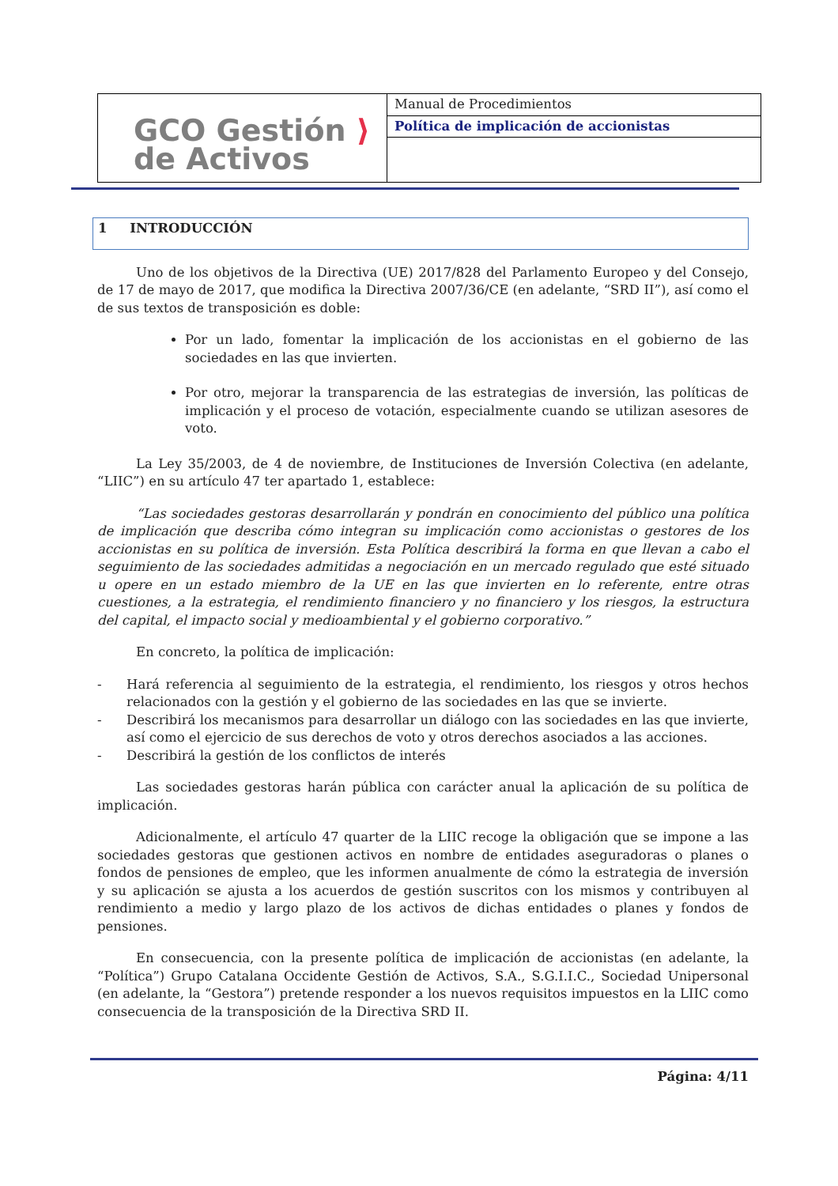| GCO Gestión ⟩ de Activos | Manual de Procedimientos |
| | Política de implicación de accionistas |
1 INTRODUCCIÓN
Uno de los objetivos de la Directiva (UE) 2017/828 del Parlamento Europeo y del Consejo, de 17 de mayo de 2017, que modifica la Directiva 2007/36/CE (en adelante, “SRD II”), así como el de sus textos de transposición es doble:
Por un lado, fomentar la implicación de los accionistas en el gobierno de las sociedades en las que invierten.
Por otro, mejorar la transparencia de las estrategias de inversión, las políticas de implicación y el proceso de votación, especialmente cuando se utilizan asesores de voto.
La Ley 35/2003, de 4 de noviembre, de Instituciones de Inversión Colectiva (en adelante, “LIIC”) en su artículo 47 ter apartado 1, establece:
“Las sociedades gestoras desarrollarán y pondrán en conocimiento del público una política de implicación que describa cómo integran su implicación como accionistas o gestores de los accionistas en su política de inversión. Esta Política describirá la forma en que llevan a cabo el seguimiento de las sociedades admitidas a negociación en un mercado regulado que esté situado u opere en un estado miembro de la UE en las que invierten en lo referente, entre otras cuestiones, a la estrategia, el rendimiento financiero y no financiero y los riesgos, la estructura del capital, el impacto social y medioambiental y el gobierno corporativo.”
En concreto, la política de implicación:
- Hará referencia al seguimiento de la estrategia, el rendimiento, los riesgos y otros hechos relacionados con la gestión y el gobierno de las sociedades en las que se invierte.
- Describirá los mecanismos para desarrollar un diálogo con las sociedades en las que invierte, así como el ejercicio de sus derechos de voto y otros derechos asociados a las acciones.
- Describirá la gestión de los conflictos de interés
Las sociedades gestoras harán pública con carácter anual la aplicación de su política de implicación.
Adicionalmente, el artículo 47 quarter de la LIIC recoge la obligación que se impone a las sociedades gestoras que gestionen activos en nombre de entidades aseguradoras o planes o fondos de pensiones de empleo, que les informen anualmente de cómo la estrategia de inversión y su aplicación se ajusta a los acuerdos de gestión suscritos con los mismos y contribuyen al rendimiento a medio y largo plazo de los activos de dichas entidades o planes y fondos de pensiones.
En consecuencia, con la presente política de implicación de accionistas (en adelante, la “Política”) Grupo Catalana Occidente Gestión de Activos, S.A., S.G.I.I.C., Sociedad Unipersonal (en adelante, la “Gestora”) pretende responder a los nuevos requisitos impuestos en la LIIC como consecuencia de la transposición de la Directiva SRD II.
Página: 4/11